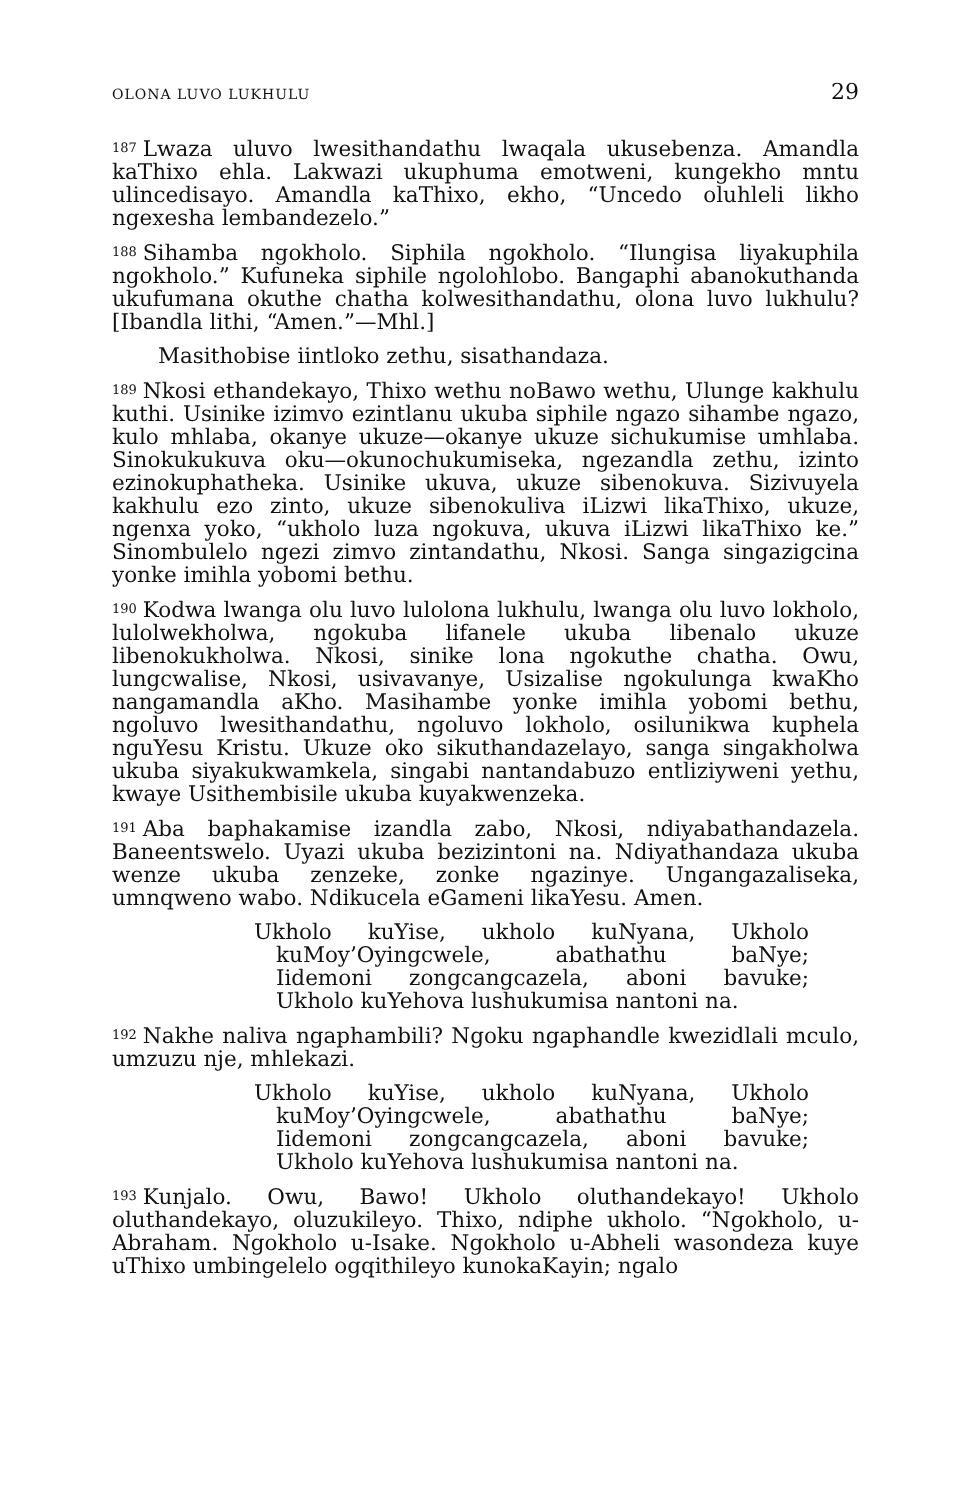OLONA LUVO LUKHULU 29
<sup>187</sup> Lwaza uluvo lwesithandathu lwaqala ukusebenza. Amandla kaThixo ehla. Lakwazi ukuphuma emotweni, kungekho mntu ulincedisayo. Amandla kaThixo, ekho, “Uncedo oluhleli likho ngexesha lembandezelo.”
<sup>188</sup> Sihamba ngokholo. Siphila ngokholo. “Ilungisa liyakuphila ngokholo.” Kufuneka siphile ngolohlobo. Bangaphi abanokuthanda ukufumana okuthe chatha kolwesithandathu, olona luvo lukhulu? [Ibandla lithi, “Amen.”—Mhl.]
Masithobise iintloko zethu, sisathandaza.
<sup>189</sup> Nkosi ethandekayo, Thixo wethu noBawo wethu, Ulunge kakhulu kuthi. Usinike izimvo ezintlanu ukuba siphile ngazo sihambe ngazo, kulo mhlaba, okanye ukuze—okanye ukuze sichukumise umhlaba. Sinokukukuva oku—okunochukumiseka, ngezandla zethu, izinto ezinokuphatheka. Usinike ukuva, ukuze sibenokuva. Sizivuyela kakhulu ezo zinto, ukuze sibenokuliva iLizwi likaThixo, ukuze, ngenxa yoko, “ukholo luza ngokuva, ukuva iLizwi likaThixo ke.” Sinombulelo ngezi zimvo zintandathu, Nkosi. Sanga singazigcina yonke imihla yobomi bethu.
<sup>190</sup> Kodwa lwanga olu luvo lulolona lukhulu, lwanga olu luvo lokholo, lulolwekholwa, ngokuba lifanele ukuba libenalo ukuze libenokukholwa. Nkosi, sinike lona ngokuthe chatha. Owu, lungcwalise, Nkosi, usivavanye, Usizalise ngokulunga kwaKho nangamandla aKho. Masihambe yonke imihla yobomi bethu, ngoluvo lwesithandathu, ngoluvo lokholo, osilunikwa kuphela nguYesu Kristu. Ukuze oko sikuthandazelayo, sanga singakholwa ukuba siyakukwamkela, singabi nantandabuzo entliziyweni yethu, kwaye Usithembisile ukuba kuyakwenzeka.
<sup>191</sup> Aba baphakamise izandla zabo, Nkosi, ndiyabathandazela. Baneentswelo. Uyazi ukuba bezizintoni na. Ndiyathandaza ukuba wenze ukuba zenzeke, zonke ngazinye. Ungangazaliseka, umnqweno wabo. Ndikucela eGameni likaYesu. Amen.
Ukholo kuYise, ukholo kuNyana, Ukholo
kuMoy’Oyingcwele, abathathu baNye;
Iidemoni zongcangcazela, aboni bavuke;
Ukholo kuYehova lushukumisa nantoni na.
<sup>192</sup> Nakhe naliva ngaphambili? Ngoku ngaphandle kwezidlali mculo, umzuzu nje, mhlekazi.
Ukholo kuYise, ukholo kuNyana, Ukholo
kuMoy’Oyingcwele, abathathu baNye;
Iidemoni zongcangcazela, aboni bavuke;
Ukholo kuYehova lushukumisa nantoni na.
<sup>193</sup> Kunjalo. Owu, Bawo! Ukholo oluthandekayo! Ukholo oluthandekayo, oluzukileyo. Thixo, ndiphe ukholo. “Ngokholo, u-Abraham. Ngokholo u-Isake. Ngokholo u-Abheli wasondeza kuye uThixo umbingelelo ogqithileyo kunokaKayin; ngalo